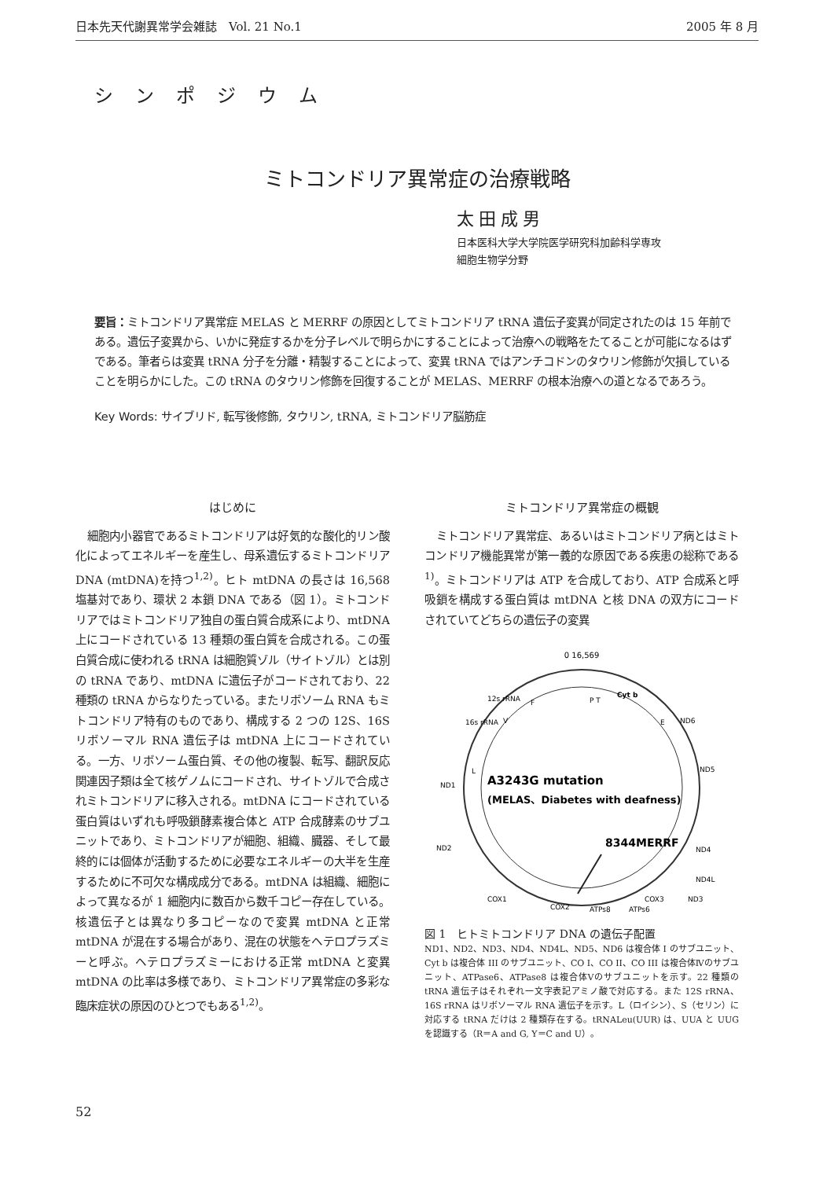日本先天代謝異常学会雑誌　Vol. 21 No.1 2005 年 8 月
シンポジウム
ミトコンドリア異常症の治療戦略
太田成男
日本医科大学大学院医学研究科加齢科学専攻
細胞生物学分野
要旨：ミトコンドリア異常症 MELAS と MERRF の原因としてミトコンドリア tRNA 遺伝子変異が同定されたのは 15 年前である。遺伝子変異から、いかに発症するかを分子レベルで明らかにすることによって治療への戦略をたてることが可能になるはずである。筆者らは変異 tRNA 分子を分離・精製することによって、変異 tRNA ではアンチコドンのタウリン修飾が欠損していることを明らかにした。この tRNA のタウリン修飾を回復することが MELAS、MERRF の根本治療への道となるであろう。
Key Words: サイブリド, 転写後修飾, タウリン, tRNA, ミトコンドリア脳筋症
はじめに
細胞内小器官であるミトコンドリアは好気的な酸化的リン酸化によってエネルギーを産生し、母系遺伝するミトコンドリア DNA (mtDNA)を持つ<sup>1,2)</sup>。ヒト mtDNA の長さは 16,568 塩基対であり、環状 2 本鎖 DNA である（図 1）。ミトコンドリアではミトコンドリア独自の蛋白質合成系により、mtDNA 上にコードされている 13 種類の蛋白質を合成される。この蛋白質合成に使われる tRNA は細胞質ゾル（サイトゾル）とは別の tRNA であり、mtDNA に遺伝子がコードされており、22 種類の tRNA からなりたっている。またリボソーム RNA もミトコンドリア特有のものであり、構成する 2 つの 12S、16S リボソーマル RNA 遺伝子は mtDNA 上にコードされている。一方、リボソーム蛋白質、その他の複製、転写、翻訳反応関連因子類は全て核ゲノムにコードされ、サイトゾルで合成されミトコンドリアに移入される。mtDNA にコードされている蛋白質はいずれも呼吸鎖酵素複合体と ATP 合成酵素のサブユニットであり、ミトコンドリアが細胞、組織、臓器、そして最終的には個体が活動するために必要なエネルギーの大半を生産するために不可欠な構成成分である。mtDNA は組織、細胞によって異なるが 1 細胞内に数百から数千コピー存在している。核遺伝子とは異なり多コピーなので変異 mtDNA と正常 mtDNA が混在する場合があり、混在の状態をヘテロプラズミーと呼ぶ。ヘテロプラズミーにおける正常 mtDNA と変異 mtDNA の比率は多様であり、ミトコンドリア異常症の多彩な臨床症状の原因のひとつでもある<sup>1,2)</sup>。
ミトコンドリア異常症の概観
ミトコンドリア異常症、あるいはミトコンドリア病とはミトコンドリア機能異常が第一義的な原因である疾患の総称である<sup>1)</sup>。ミトコンドリアは ATP を合成しており、ATP 合成系と呼吸鎖を構成する蛋白質は mtDNA と核 DNA の双方にコードされていてどちらの遺伝子の変異
0 16,569
12s rRNA
16s rRNA
Cyt b
ND6
ND5
ND1
ND2
ND4
ND4L
ND3
COX1
COX3
COX2
ATPs6
ATPs8
F
P T
E
V
L
A3243G mutation
(MELAS、Diabetes with deafness)
8344MERRF
図 1　ヒトミトコンドリア DNA の遺伝子配置
ND1、ND2、ND3、ND4、ND4L、ND5、ND6 は複合体 I のサブユニット、Cyt b は複合体 III のサブユニット、CO I、CO II、CO III は複合体Ⅳのサブユニット、ATPase6、ATPase8 は複合体Ⅴのサブユニットを示す。22 種類の tRNA 遺伝子はそれぞれ一文字表記アミノ酸で対応する。また 12S rRNA、16S rRNA はリボソーマル RNA 遺伝子を示す。L（ロイシン）、S（セリン）に対応する tRNA だけは 2 種類存在する。tRNALeu(UUR) は、UUA と UUG を認識する（R＝A and G, Y＝C and U）。
52